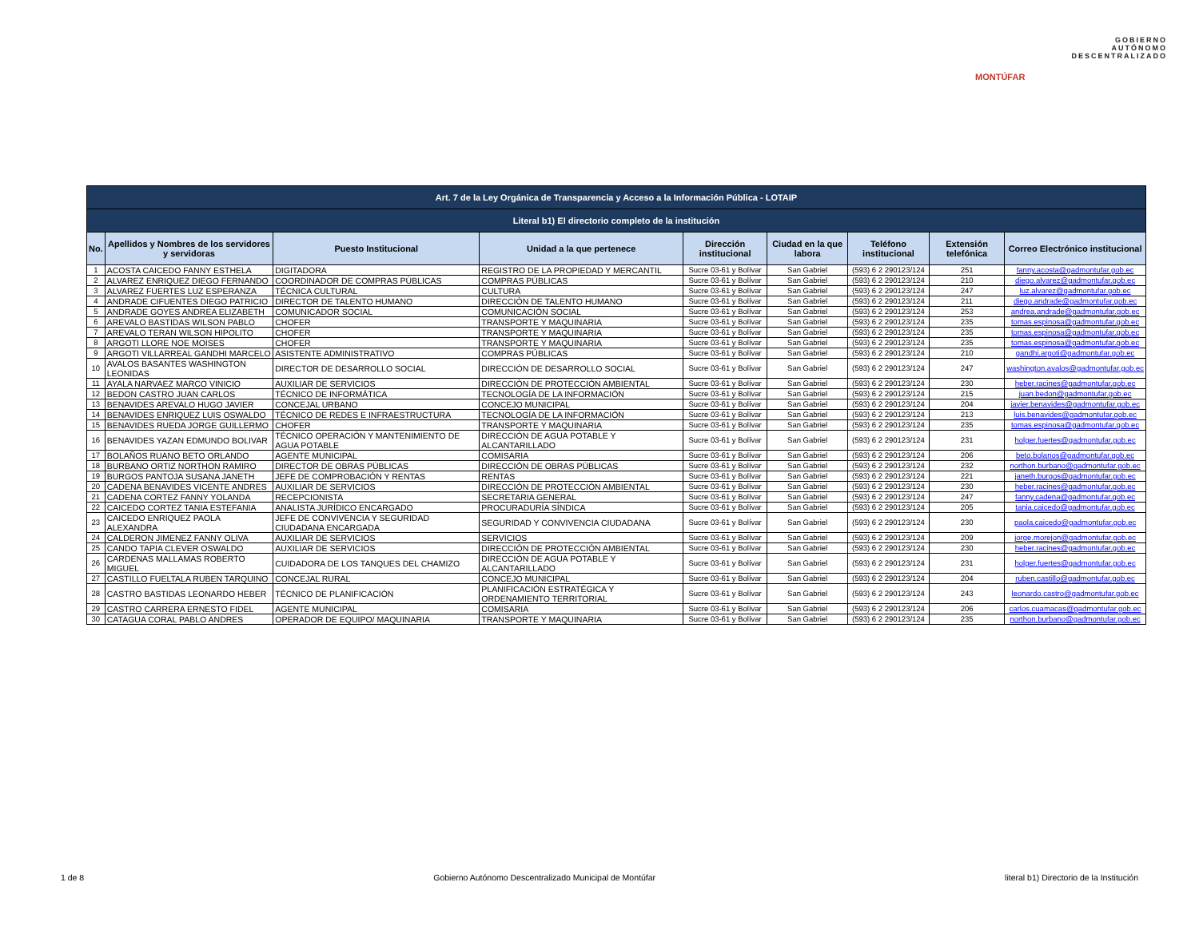MONTÚFAR GOBIERNO
AUTÓNOMO
DESCENTRALIZADO
| Art. 7 de la Ley Orgánica de Transparencia y Acceso a la Información Pública - LOTAIP | | | | | | | | |
| --- | --- | --- | --- | --- | --- | --- | --- | --- |
| Literal b1) El directorio completo de la institución | | | | | | | | |
| No. | Apellidos y Nombres de los servidores y servidoras | Puesto Institucional | Unidad a la que pertenece | Dirección institucional | Ciudad en la que labora | Teléfono institucional | Extensión telefónica | Correo Electrónico institucional |
| 1 | ACOSTA CAICEDO FANNY ESTHELA | DIGITADORA | REGISTRO DE LA PROPIEDAD Y MERCANTIL | Sucre 03-61 y Bolívar | San Gabriel | (593) 6 2 290123/124 | 251 | fanny.acosta@gadmontufar.gob.ec |
| 2 | ALVAREZ ENRIQUEZ DIEGO FERNANDO | COORDINADOR DE COMPRAS PÚBLICAS | COMPRAS PÚBLICAS | Sucre 03-61 y Bolívar | San Gabriel | (593) 6 2 290123/124 | 210 | diego.alvarez@gadmontufar.gob.ec |
| 3 | ALVAREZ FUERTES LUZ ESPERANZA | TÉCNICA CULTURAL | CULTURA | Sucre 03-61 y Bolívar | San Gabriel | (593) 6 2 290123/124 | 247 | luz.alvarez@gadmontufar.gob.ec |
| 4 | ANDRADE CIFUENTES DIEGO PATRICIO | DIRECTOR DE TALENTO HUMANO | DIRECCIÓN DE TALENTO HUMANO | Sucre 03-61 y Bolívar | San Gabriel | (593) 6 2 290123/124 | 211 | diego.andrade@gadmontufar.gob.ec |
| 5 | ANDRADE GOYES ANDREA ELIZABETH | COMUNICADOR SOCIAL | COMUNICACIÓN SOCIAL | Sucre 03-61 y Bolívar | San Gabriel | (593) 6 2 290123/124 | 253 | andrea.andrade@gadmontufar.gob.ec |
| 6 | AREVALO BASTIDAS WILSON PABLO | CHOFER | TRANSPORTE Y MAQUINARIA | Sucre 03-61 y Bolívar | San Gabriel | (593) 6 2 290123/124 | 235 | tomas.espinosa@gadmontufar.gob.ec |
| 7 | AREVALO TERAN WILSON HIPOLITO | CHOFER | TRANSPORTE Y MAQUINARIA | Sucre 03-61 y Bolívar | San Gabriel | (593) 6 2 290123/124 | 235 | tomas.espinosa@gadmontufar.gob.ec |
| 8 | ARGOTI LLORE NOE MOISES | CHOFER | TRANSPORTE Y MAQUINARIA | Sucre 03-61 y Bolívar | San Gabriel | (593) 6 2 290123/124 | 235 | tomas.espinosa@gadmontufar.gob.ec |
| 9 | ARGOTI VILLARREAL GANDHI MARCELO | ASISTENTE ADMINISTRATIVO | COMPRAS PÚBLICAS | Sucre 03-61 y Bolívar | San Gabriel | (593) 6 2 290123/124 | 210 | gandhi.argoti@gadmontufar.gob.ec |
| 10 | AVALOS BASANTES WASHINGTON LEONIDAS | DIRECTOR DE DESARROLLO SOCIAL | DIRECCIÓN DE DESARROLLO SOCIAL | Sucre 03-61 y Bolívar | San Gabriel | (593) 6 2 290123/124 | 247 | washington.avalos@gadmontufar.gob.ec |
| 11 | AYALA NARVAEZ MARCO VINICIO | AUXILIAR DE SERVICIOS | DIRECCIÓN DE PROTECCIÓN AMBIENTAL | Sucre 03-61 y Bolívar | San Gabriel | (593) 6 2 290123/124 | 230 | heber.racines@gadmontufar.gob.ec |
| 12 | BEDON CASTRO JUAN CARLOS | TÉCNICO DE INFORMÁTICA | TECNOLOGÍA DE LA INFORMACIÓN | Sucre 03-61 y Bolívar | San Gabriel | (593) 6 2 290123/124 | 215 | juan.bedon@gadmontufar.gob.ec |
| 13 | BENAVIDES AREVALO HUGO JAVIER | CONCEJAL URBANO | CONCEJO MUNICIPAL | Sucre 03-61 y Bolívar | San Gabriel | (593) 6 2 290123/124 | 204 | javier.benavides@gadmontufar.gob.ec |
| 14 | BENAVIDES ENRIQUEZ LUIS OSWALDO | TÉCNICO DE REDES E INFRAESTRUCTURA | TECNOLOGÍA DE LA INFORMACIÓN | Sucre 03-61 y Bolívar | San Gabriel | (593) 6 2 290123/124 | 213 | luis.benavides@gadmontufar.gob.ec |
| 15 | BENAVIDES RUEDA JORGE GUILLERMO | CHOFER | TRANSPORTE Y MAQUINARIA | Sucre 03-61 y Bolívar | San Gabriel | (593) 6 2 290123/124 | 235 | tomas.espinosa@gadmontufar.gob.ec |
| 16 | BENAVIDES YAZAN EDMUNDO BOLIVAR | TÉCNICO OPERACIÓN Y MANTENIMIENTO DE AGUA POTABLE | DIRECCIÓN DE AGUA POTABLE Y ALCANTARILLADO | Sucre 03-61 y Bolívar | San Gabriel | (593) 6 2 290123/124 | 231 | holger.fuertes@gadmontufar.gob.ec |
| 17 | BOLAÑOS RUANO BETO ORLANDO | AGENTE MUNICIPAL | COMISARIA | Sucre 03-61 y Bolívar | San Gabriel | (593) 6 2 290123/124 | 206 | beto.bolanos@gadmontufar.gob.ec |
| 18 | BURBANO ORTIZ NORTHON RAMIRO | DIRECTOR DE OBRAS PÚBLICAS | DIRECCIÓN DE OBRAS PÚBLICAS | Sucre 03-61 y Bolívar | San Gabriel | (593) 6 2 290123/124 | 232 | northon.burbano@gadmontufar.gob.ec |
| 19 | BURGOS PANTOJA SUSANA JANETH | JEFE DE COMPROBACIÓN Y RENTAS | RENTAS | Sucre 03-61 y Bolívar | San Gabriel | (593) 6 2 290123/124 | 221 | janeth.burgos@gadmontufar.gob.ec |
| 20 | CADENA BENAVIDES VICENTE ANDRES | AUXILIAR DE SERVICIOS | DIRECCIÓN DE PROTECCIÓN AMBIENTAL | Sucre 03-61 y Bolívar | San Gabriel | (593) 6 2 290123/124 | 230 | heber.racines@gadmontufar.gob.ec |
| 21 | CADENA CORTEZ FANNY YOLANDA | RECEPCIONISTA | SECRETARIA GENERAL | Sucre 03-61 y Bolívar | San Gabriel | (593) 6 2 290123/124 | 247 | fanny.cadena@gadmontufar.gob.ec |
| 22 | CAICEDO CORTEZ TANIA ESTEFANIA | ANALISTA JURÍDICO ENCARGADO | PROCURADURÍA SÍNDICA | Sucre 03-61 y Bolívar | San Gabriel | (593) 6 2 290123/124 | 205 | tania.caicedo@gadmontufar.gob.ec |
| 23 | CAICEDO ENRIQUEZ PAOLA ALEXANDRA | JEFE DE CONVIVENCIA Y SEGURIDAD CIUDADANA ENCARGADA | SEGURIDAD Y CONVIVENCIA CIUDADANA | Sucre 03-61 y Bolívar | San Gabriel | (593) 6 2 290123/124 | 230 | paola.caicedo@gadmontufar.gob.ec |
| 24 | CALDERON JIMENEZ FANNY OLIVA | AUXILIAR DE SERVICIOS | SERVICIOS | Sucre 03-61 y Bolívar | San Gabriel | (593) 6 2 290123/124 | 209 | jorge.morejon@gadmontufar.gob.ec |
| 25 | CANDO TAPIA CLEVER OSWALDO | AUXILIAR DE SERVICIOS | DIRECCIÓN DE PROTECCIÓN AMBIENTAL | Sucre 03-61 y Bolívar | San Gabriel | (593) 6 2 290123/124 | 230 | heber.racines@gadmontufar.gob.ec |
| 26 | CARDENAS MALLAMAS ROBERTO MIGUEL | CUIDADORA DE LOS TANQUES DEL CHAMIZO | DIRECCIÓN DE AGUA POTABLE Y ALCANTARILLADO | Sucre 03-61 y Bolívar | San Gabriel | (593) 6 2 290123/124 | 231 | holger.fuertes@gadmontufar.gob.ec |
| 27 | CASTILLO FUELTALA RUBEN TARQUINO | CONCEJAL RURAL | CONCEJO MUNICIPAL | Sucre 03-61 y Bolívar | San Gabriel | (593) 6 2 290123/124 | 204 | ruben.castillo@gadmontufar.gob.ec |
| 28 | CASTRO BASTIDAS LEONARDO HEBER | TÉCNICO DE PLANIFICACIÓN | PLANIFICACIÓN ESTRATÉGICA Y ORDENAMIENTO TERRITORIAL | Sucre 03-61 y Bolívar | San Gabriel | (593) 6 2 290123/124 | 243 | leonardo.castro@gadmontufar.gob.ec |
| 29 | CASTRO CARRERA ERNESTO FIDEL | AGENTE MUNICIPAL | COMISARIA | Sucre 03-61 y Bolívar | San Gabriel | (593) 6 2 290123/124 | 206 | carlos.cuamacas@gadmontufar.gob.ec |
| 30 | CATAGUA CORAL PABLO ANDRES | OPERADOR DE EQUIPO/ MAQUINARIA | TRANSPORTE Y MAQUINARIA | Sucre 03-61 y Bolívar | San Gabriel | (593) 6 2 290123/124 | 235 | northon.burbano@gadmontufar.gob.ec |
1 de 8 Gobierno Autónomo Descentralizado Municipal de Montúfar literal b1) Directorio de la Institución